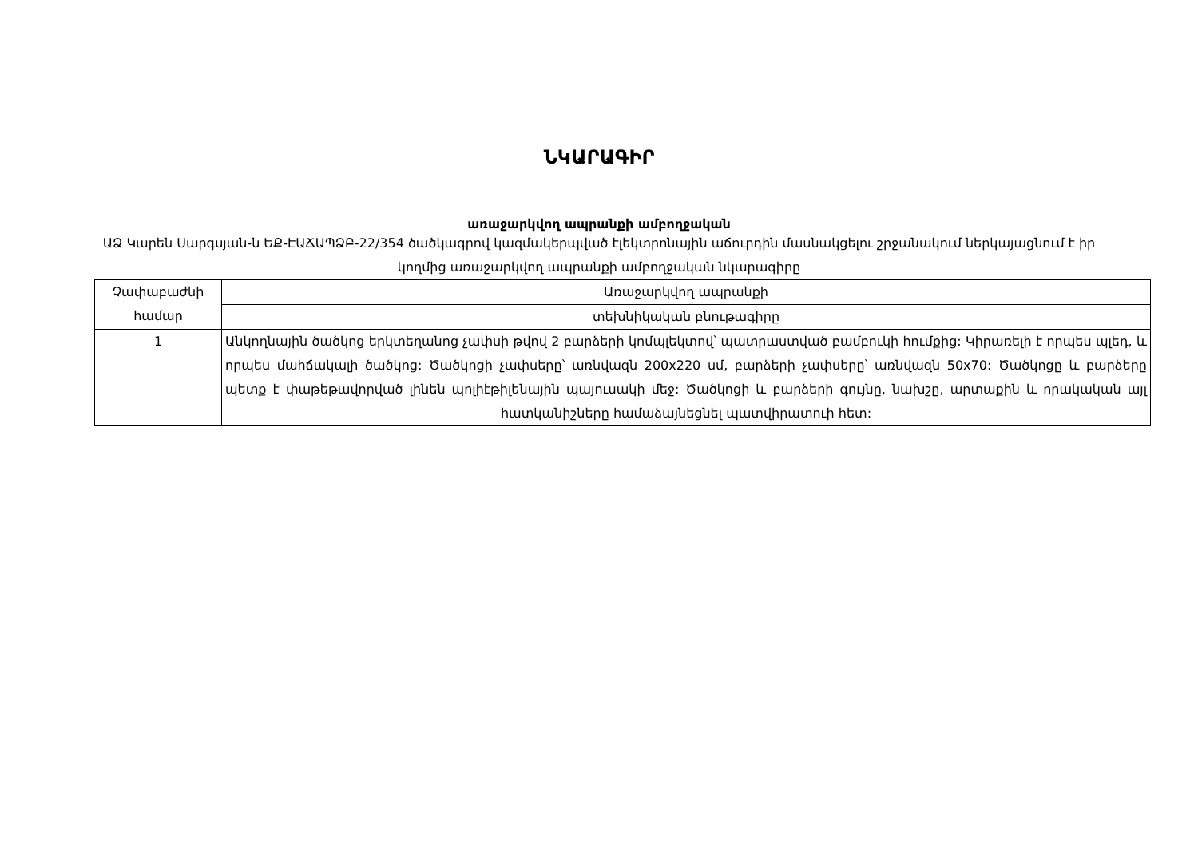ՆԿԱՐԱԳԻՐ
առաջարկվող ապրանքի ամբողջական
ԱՁ Կարեն Սարգսյան-ն ԵՔ-ԷԱՃԱՊՁԲ-22/354 ծածկագրով կազմակերպված էլեկտրոնային աճուրդին մասնակցելու շրջանակում ներկայացնում է իր կողմից առաջարկվող ապրանքի ամբողջական նկարագիրը
| Չափաբաժնի համար | Առաջարկվող ապրանքի |
| | տեխնիկական բնութագիրը |
| 1 | Անկողնային ծածկոց երկտեղանոց չափսի թվով 2 բարձերի կոմպլեկտով՝ պատրաստված բամբուկի հումքից: Կիրառելի է որպես պլեդ, և որպես մահճակալի ծածկոց: Ծածկոցի չափսերը՝ առնվազն 200x220 սմ, բարձերի չափսերը՝ առնվազն 50x70: Ծածկոցը և բարձերը պետք է փաթեթավորված լինեն պոլիէթիլենային պայուսակի մեջ: Ծածկոցի և բարձերի գույնը, նախշը, արտաքին և որակական այլ հատկանիշները համաձայնեցնել պատվիրատուի հետ: |